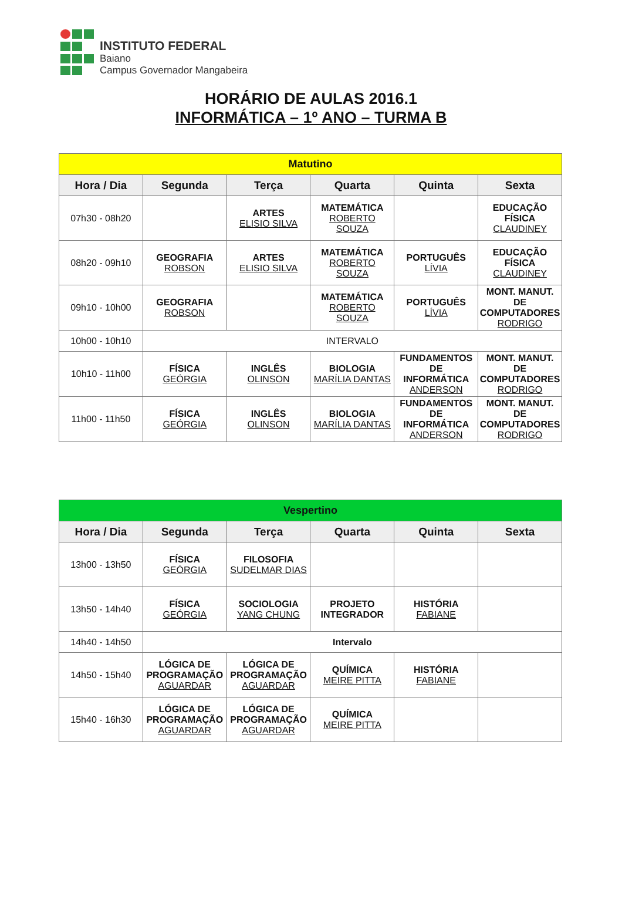INSTITUTO FEDERAL
Baiano
Campus Governador Mangabeira
HORÁRIO DE AULAS 2016.1
INFORMÁTICA – 1º ANO – TURMA B
| Matutino | | | | | |
| Hora / Dia | Segunda | Terça | Quarta | Quinta | Sexta |
| 07h30 - 08h20 | | ARTES ELISIO SILVA | MATEMÁTICA ROBERTO SOUZA | | EDUCAÇÃO FÍSICA CLAUDINEY |
| 08h20 - 09h10 | GEOGRAFIA ROBSON | ARTES ELISIO SILVA | MATEMÁTICA ROBERTO SOUZA | PORTUGUÊS LÍVIA | EDUCAÇÃO FÍSICA CLAUDINEY |
| 09h10 - 10h00 | GEOGRAFIA ROBSON | | MATEMÁTICA ROBERTO SOUZA | PORTUGUÊS LÍVIA | MONT. MANUT. DE COMPUTADORES RODRIGO |
| 10h00 - 10h10 | INTERVALO | | | | |
| 10h10 - 11h00 | FÍSICA GEÓRGIA | INGLÊS OLINSON | BIOLOGIA MARÍLIA DANTAS | FUNDAMENTOS DE INFORMÁTICA ANDERSON | MONT. MANUT. DE COMPUTADORES RODRIGO |
| 11h00 - 11h50 | FÍSICA GEÓRGIA | INGLÊS OLINSON | BIOLOGIA MARÍLIA DANTAS | FUNDAMENTOS DE INFORMÁTICA ANDERSON | MONT. MANUT. DE COMPUTADORES RODRIGO |
| Vespertino | | | | | |
| Hora / Dia | Segunda | Terça | Quarta | Quinta | Sexta |
| 13h00 - 13h50 | FÍSICA GEÓRGIA | FILOSOFIA SUDELMAR DIAS | | | |
| 13h50 - 14h40 | FÍSICA GEÓRGIA | SOCIOLOGIA YANG CHUNG | PROJETO INTEGRADOR | HISTÓRIA FABIANE | |
| 14h40 - 14h50 | Intervalo | | | | |
| 14h50 - 15h40 | LÓGICA DE PROGRAMAÇÃO AGUARDAR | LÓGICA DE PROGRAMAÇÃO AGUARDAR | QUÍMICA MEIRE PITTA | HISTÓRIA FABIANE | |
| 15h40 - 16h30 | LÓGICA DE PROGRAMAÇÃO AGUARDAR | LÓGICA DE PROGRAMAÇÃO AGUARDAR | QUÍMICA MEIRE PITTA | | |